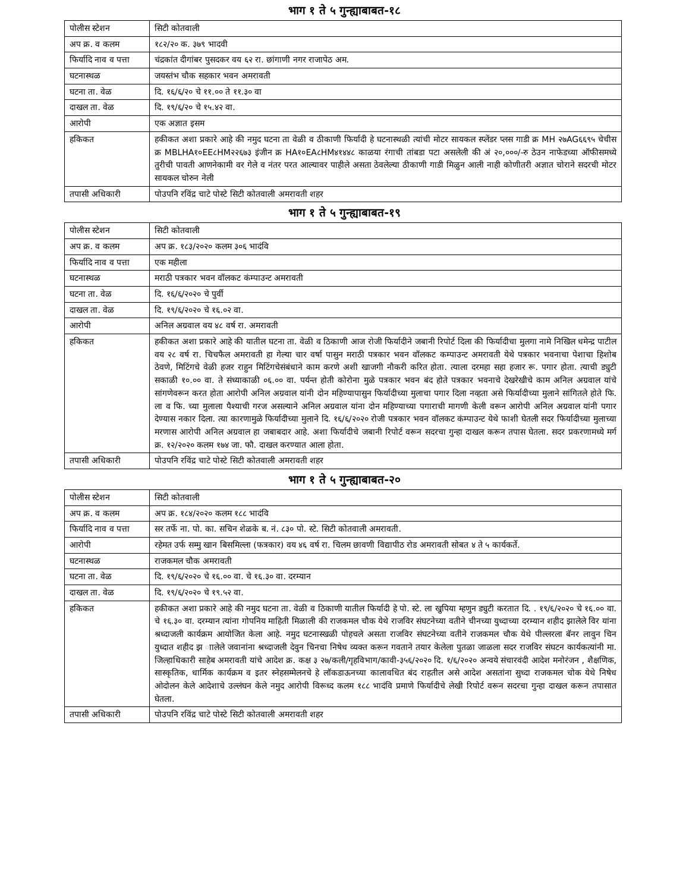भाग १ ते ५ गुन्ह्याबाबत-१८
| पोलीस स्टेशन | सिटी कोतवाली |
| अप क्र. व कलम | १८२/२० क. ३७९ भादवी |
| फिर्यादि नाव व पत्ता | चंद्रकांत दीगांबर पुसदकर वय ६२ रा. छांगाणी नगर राजापेठ अम. |
| घटनास्थळ | जयस्तंभ चौक सहकार भवन अमरावती |
| घटना ता. वेळ | दि. १६/६/२० चे ११.०० ते ११.३० वा |
| दाखल ता. वेळ | दि. १९/६/२० चे १५.४२ वा. |
| आरोपी | एक अज्ञात इसम |
| हकिकत | हकीकत अशा प्रकारे आहे की नमुद घटना ता वेळी व ठीकाणी फिर्यादी हे घटनास्थळी त्यांची मोटर सायकल स्प्लेंडर प्लस गाडी क्र MH २७AG६६९५ चेचीस क्र MBLHA१०EE८HM२२६७३ इंजीन क्र HA१०EA८HM४१४४८ काळया रंगाची तांबडा पटा असलेली की अं २०,०००/-रु ठेउन नाफेडच्या ऑफीसमध्ये तुरीची पावती आणनेकामी वर गेले व नंतर परत आल्यावर पाहीले असता ठेवलेल्या ठीकाणी गाडी मिळुन आली नाही कोणीतरी अज्ञात चोराने सदरची मोटर सायकल चोरुन नेली |
| तपासी अधिकारी | पोउपनि रविंद्र चाटे पोस्टे सिटी कोतवाली अमरावती शहर |
भाग १ ते ५ गुन्ह्याबाबत-१९
| पोलीस स्टेशन | सिटी कोतवाली |
| अप क्र. व कलम | अप क्र. १८३/२०२० कलम ३०६ भादंवि |
| फिर्यादि नाव व पत्ता | एक महीला |
| घटनास्थळ | मराठी पत्रकार भवन वॉलकट कंम्पाउन्ट अमरावती |
| घटना ता. वेळ | दि. १६/६/२०२० चे पुर्वी |
| दाखल ता. वेळ | दि. १९/६/२०२० चे १६.०२ वा. |
| आरोपी | अनिल अग्रवाल वय ४८ वर्ष रा. अमरावती |
| हकिकत | हकीकत अशा प्रकारे आहे की यातील घटना ता. वेळी व ठिकाणी आज रोजी फिर्यादीने जबानी रिपोर्ट दिला की फिर्यादीचा मुलगा नामे निखिल धमेन्द्र पाटील वय २८ वर्ष रा. चिचफैल अमरावती हा गेल्या चार वर्षा पासुन मराठी पत्रकार भवन वॉलकट कम्पाउन्ट अमरावती येथे पत्रकार भवनाचा पेशाचा हिशोब ठेवणे, मिटिंगचे वेळी हजर राहुन मिटिंगचेसंबंधाने काम करणे अशी खाजगी नौकरी करित होता. त्याला दरमहा सहा हजार रू. पगार होता. त्याची ड्युटी सकाळी १०.०० वा. ते संध्याकाळी ०६.०० वा. पर्यन्त होती कोरोना मुळे पत्रकार भवन बंद होते पत्रकार भवनाचे देखरेखीचे काम अनिल अग्रवाल यांचे सांगणेवरून करत होता आरोपी अनिल अग्रवाल यांनी दोन महिण्यापासुन फिर्यादीच्या मुलाचा पगार दिला नव्हता असे फिर्यादीच्या मुलाने सांगितले होते फि. ला व फि. च्या मुलाला पैश्याची गरज असल्याने अनिल अग्रवाल यांना दोन महिण्याच्या पगाराची मागणी केली वरून आरोपी अनिल अग्रवाल यांनी पगार देण्यास नकार दिला. त्या कारणामुळे फिर्यादीच्या मुलाने दि. १६/६/२०२० रोजी पत्रकार भवन वॉलकट कंम्पाउन्ट येथे फाशी घेतली सदर फिर्यादीच्या मुलाच्या मरणास आरोपी अनिल अग्रवाल हा जबाबदार आहे. अशा फिर्यादीचे जबानी रिपोर्ट वरून सदरचा गुन्हा दाखल करून तपास घेतला. सदर प्रकरणामध्ये मर्ग क्र. १२/२०२० कलम १७४ जा. फौ. दाखल करण्यात आला होता. |
| तपासी अधिकारी | पोउपनि रविंद्र चाटे पोस्टे सिटी कोतवाली अमरावती शहर |
भाग १ ते ५ गुन्ह्याबाबत-२०
| पोलीस स्टेशन | सिटी कोतवाली |
| अप क्र. व कलम | अप क्र. १८४/२०२० कलम १८८ भादंवि |
| फिर्यादि नाव व पत्ता | सर तर्फे ना. पो. का. सचिन शेळके ब. नं. ८३० पो. स्टे. सिटी कोतवाली अमरावती. |
| आरोपी | रहेमत उर्फ सम्मु खान बिसमिल्ला (फत्रकार) वय ४६ वर्ष रा. चिलम छावणी विद्यापीठ रोड अमरावती सोबत ४ ते ५ कार्यकर्ते. |
| घटनास्थळ | राजकमल चौक अमरावती |
| घटना ता. वेळ | दि. १९/६/२०२० चे १६.०० वा. चे १६.३० वा. दरम्यान |
| दाखल ता. वेळ | दि. १९/६/२०२० चे १९.५२ वा. |
| हकिकत | हकीकत अशा प्रकारे आहे की नमुद घटना ता. वेळी व ठिकाणी यातील फिर्यादी हे पो. स्टे. ला खुपिया म्हणुन ड्युटी करतात दि. . १९/६/२०२० चे १६.०० वा. चे १६.३० वा. दरम्यान त्यांना गोपनिय माहिती मिळाली की राजकमल चौक येथे राजविर संघटनेच्या वतीने चीनच्या युध्दाच्या दरम्यान शहीद झालेले विर यांना श्रध्दाजली कार्यक्रम आयोजित केला आहे. नमुद घटनास्खळी पोहचले असता राजविर संघटनेच्या वतीने राजकमल चौक येथे पील्लरला बॅनर लावुन चिन युध्दात शहीद झ ाालेले जवानांना श्रध्दाजली देवुन चिनचा निषेध व्यक्त करून गवताने तयार केलेला पुतळा जाळला सदर राजविर संघटन कार्यकत्यांनी मा. जिल्हाधिकारी साहेब अमरावती यांचे आदेश क्र. कक्ष ३ २७/कली/गृहविभाग/कावी-३५६/२०२० दि. १/६/२०२० अन्वये संचारवंदी आदेश मनोरंजन , शैक्षणिक, सास्कृतिक, धार्मिक कार्यक्रम व इतर स्नेहसम्मेलनचे हे लॉकडाऊनच्या कालावधित बंद राहतील असे आदेश असतांना सुध्दा राजकमल चोक येथे निषेध ओदोलन केले आदेशाचे उल्लंघन केले नमुद आरोपी विरूध्द कलम १८८ भादंवि प्रमाणे फिर्यादीचे लेखी रिपोर्ट वरून सदरचा गुन्हा दाखल करून तपासात घेतला. |
| तपासी अधिकारी | पोउपनि रविंद्र चाटे पोस्टे सिटी कोतवाली अमरावती शहर |